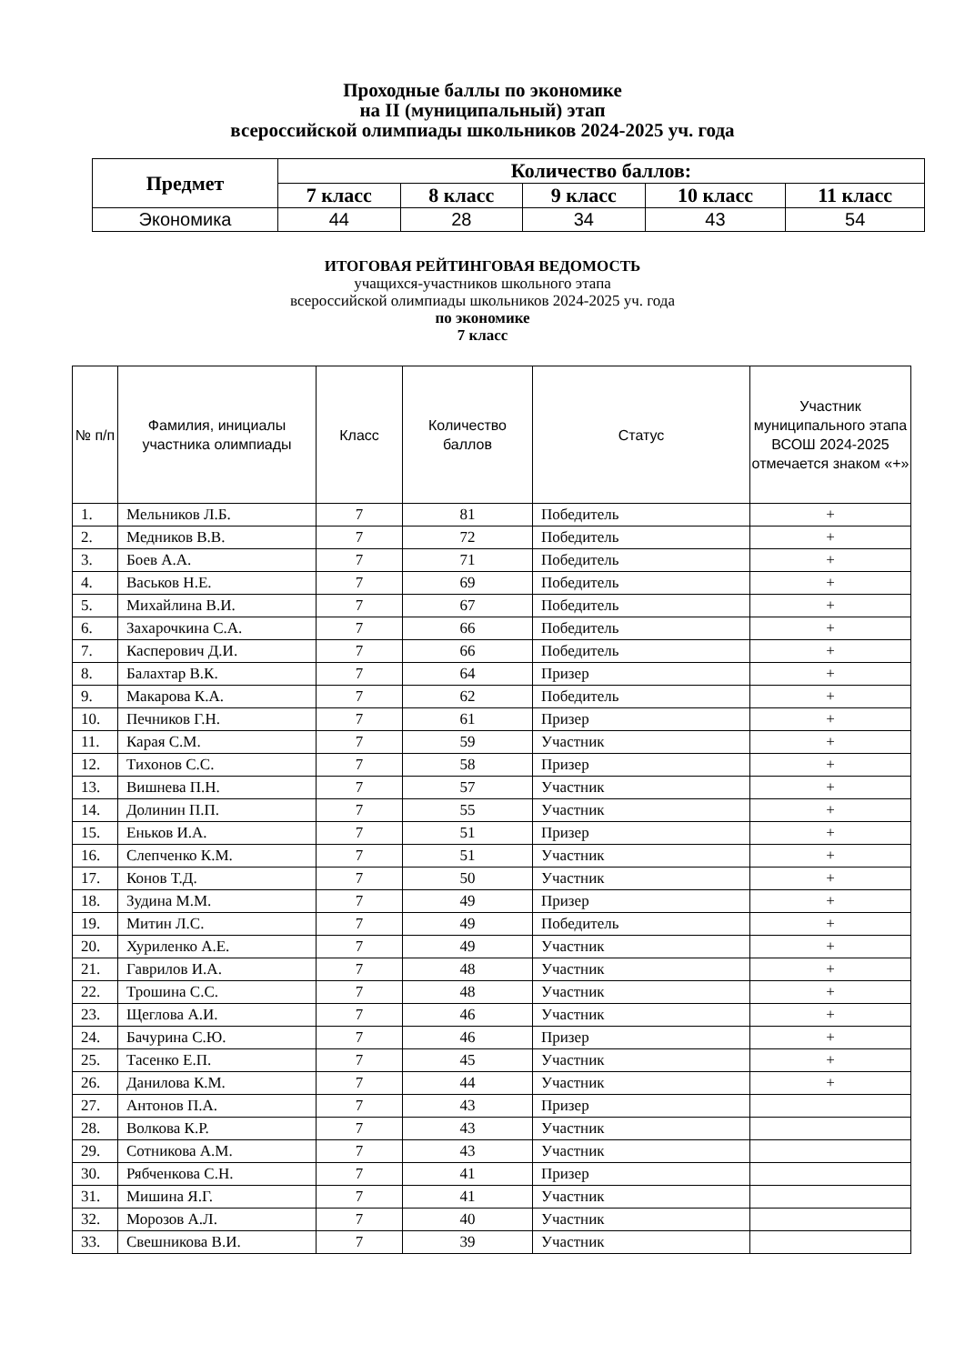Проходные баллы по экономике
на II (муниципальный) этап
всероссийской олимпиады школьников 2024-2025 уч. года
| Предмет | Количество баллов: | | | | |
| --- | --- | --- | --- | --- | --- |
| | 7 класс | 8 класс | 9 класс | 10 класс | 11 класс |
| Экономика | 44 | 28 | 34 | 43 | 54 |
ИТОГОВАЯ РЕЙТИНГОВАЯ ВЕДОМОСТЬ
учащихся-участников школьного этапа
всероссийской олимпиады школьников 2024-2025 уч. года
по экономике
7 класс
| № п/п | Фамилия, инициалы участника олимпиады | Класс | Количество баллов | Статус | Участник муниципального этапа ВСОШ 2024-2025 отмечается знаком «+» |
| --- | --- | --- | --- | --- | --- |
| 1. | Мельников Л.Б. | 7 | 81 | Победитель | + |
| 2. | Медников В.В. | 7 | 72 | Победитель | + |
| 3. | Боев А.А. | 7 | 71 | Победитель | + |
| 4. | Васьков Н.Е. | 7 | 69 | Победитель | + |
| 5. | Михайлина В.И. | 7 | 67 | Победитель | + |
| 6. | Захарочкина С.А. | 7 | 66 | Победитель | + |
| 7. | Касперович Д.И. | 7 | 66 | Победитель | + |
| 8. | Балахтар В.К. | 7 | 64 | Призер | + |
| 9. | Макарова К.А. | 7 | 62 | Победитель | + |
| 10. | Печников Г.Н. | 7 | 61 | Призер | + |
| 11. | Карая С.М. | 7 | 59 | Участник | + |
| 12. | Тихонов С.С. | 7 | 58 | Призер | + |
| 13. | Вишнева П.Н. | 7 | 57 | Участник | + |
| 14. | Долинин П.П. | 7 | 55 | Участник | + |
| 15. | Еньков И.А. | 7 | 51 | Призер | + |
| 16. | Слепченко К.М. | 7 | 51 | Участник | + |
| 17. | Конов Т.Д. | 7 | 50 | Участник | + |
| 18. | Зудина М.М. | 7 | 49 | Призер | + |
| 19. | Митин Л.С. | 7 | 49 | Победитель | + |
| 20. | Хуриленко А.Е. | 7 | 49 | Участник | + |
| 21. | Гаврилов И.А. | 7 | 48 | Участник | + |
| 22. | Трошина С.С. | 7 | 48 | Участник | + |
| 23. | Щеглова А.И. | 7 | 46 | Участник | + |
| 24. | Бачурина С.Ю. | 7 | 46 | Призер | + |
| 25. | Тасенко Е.П. | 7 | 45 | Участник | + |
| 26. | Данилова К.М. | 7 | 44 | Участник | + |
| 27. | Антонов П.А. | 7 | 43 | Призер | |
| 28. | Волкова К.Р. | 7 | 43 | Участник | |
| 29. | Сотникова А.М. | 7 | 43 | Участник | |
| 30. | Рябченкова С.Н. | 7 | 41 | Призер | |
| 31. | Мишина Я.Г. | 7 | 41 | Участник | |
| 32. | Морозов А.Л. | 7 | 40 | Участник | |
| 33. | Свешникова В.И. | 7 | 39 | Участник | |